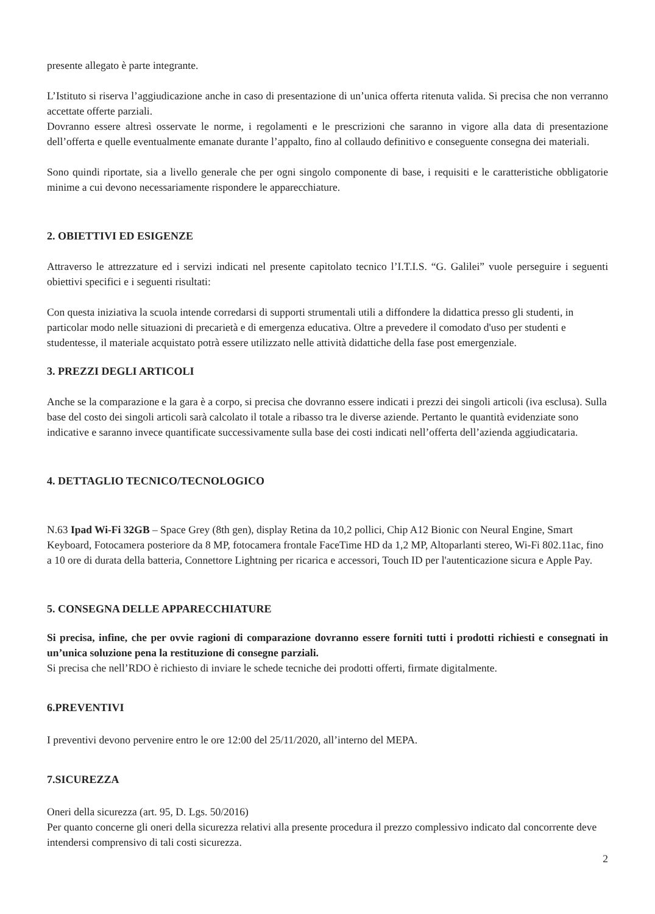presente allegato è parte integrante.
L’Istituto si riserva l’aggiudicazione anche in caso di presentazione di un’unica offerta ritenuta valida. Si precisa che non verranno accettate offerte parziali.
Dovranno essere altresì osservate le norme, i regolamenti e le prescrizioni che saranno in vigore alla data di presentazione dell’offerta e quelle eventualmente emanate durante l’appalto, fino al collaudo definitivo e conseguente consegna dei materiali.
Sono quindi riportate, sia a livello generale che per ogni singolo componente di base, i requisiti e le caratteristiche obbligatorie minime a cui devono necessariamente rispondere le apparecchiature.
2. OBIETTIVI ED ESIGENZE
Attraverso le attrezzature ed i servizi indicati nel presente capitolato tecnico l’I.T.I.S. “G. Galilei” vuole perseguire i seguenti obiettivi specifici e i seguenti risultati:
Con questa iniziativa la scuola intende corredarsi di supporti strumentali utili a diffondere la didattica presso gli studenti, in particolar modo nelle situazioni di precarietà e di emergenza educativa. Oltre a prevedere il comodato d'uso per studenti e studentesse, il materiale acquistato potrà essere utilizzato nelle attività didattiche della fase post emergenziale.
3. PREZZI DEGLI ARTICOLI
Anche se la comparazione e la gara è a corpo, si precisa che dovranno essere indicati i prezzi dei singoli articoli (iva esclusa). Sulla base del costo dei singoli articoli sarà calcolato il totale a ribasso tra le diverse aziende. Pertanto le quantità evidenziate sono indicative e saranno invece quantificate successivamente sulla base dei costi indicati nell’offerta dell’azienda aggiudicataria.
4. DETTAGLIO TECNICO/TECNOLOGICO
N.63 Ipad Wi-Fi 32GB – Space Grey (8th gen), display Retina da 10,2 pollici, Chip A12 Bionic con Neural Engine, Smart Keyboard, Fotocamera posteriore da 8 MP, fotocamera frontale FaceTime HD da 1,2 MP, Altoparlanti stereo, Wi-Fi 802.11ac, fino a 10 ore di durata della batteria, Connettore Lightning per ricarica e accessori, Touch ID per l'autenticazione sicura e Apple Pay.
5. CONSEGNA DELLE APPARECCHIATURE
Si precisa, infine, che per ovvie ragioni di comparazione dovranno essere forniti tutti i prodotti richiesti e consegnati in un’unica soluzione pena la restituzione di consegne parziali.
Si precisa che nell’RDO è richiesto di inviare le schede tecniche dei prodotti offerti, firmate digitalmente.
6.PREVENTIVI
I preventivi devono pervenire entro le ore 12:00 del 25/11/2020, all’interno del MEPA.
7.SICUREZZA
Oneri della sicurezza (art. 95, D. Lgs. 50/2016)
Per quanto concerne gli oneri della sicurezza relativi alla presente procedura il prezzo complessivo indicato dal concorrente deve intendersi comprensivo di tali costi sicurezza.
2